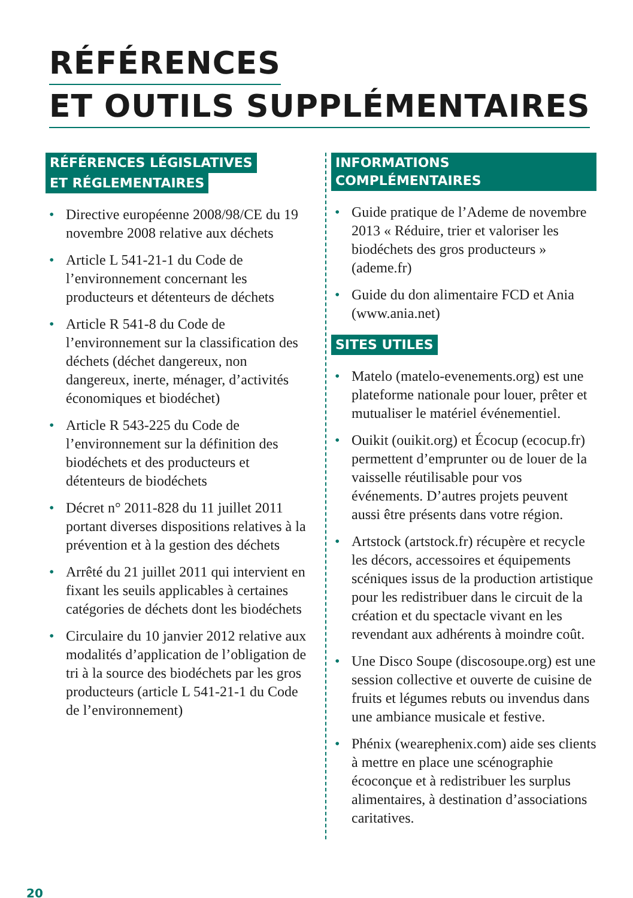RÉFÉRENCES
ET OUTILS SUPPLÉMENTAIRES
RÉFÉRENCES LÉGISLATIVES
ET RÉGLEMENTAIRES
• Directive européenne 2008/98/CE du 19 novembre 2008 relative aux déchets
• Article L 541-21-1 du Code de l’environnement concernant les producteurs et détenteurs de déchets
• Article R 541-8 du Code de l’environnement sur la classification des déchets (déchet dangereux, non dangereux, inerte, ménager, d’activités économiques et biodéchet)
• Article R 543-225 du Code de l’environnement sur la définition des biodéchets et des producteurs et détenteurs de biodéchets
• Décret n° 2011-828 du 11 juillet 2011 portant diverses dispositions relatives à la prévention et à la gestion des déchets
• Arrêté du 21 juillet 2011 qui intervient en fixant les seuils applicables à certaines catégories de déchets dont les biodéchets
• Circulaire du 10 janvier 2012 relative aux modalités d’application de l’obligation de tri à la source des biodéchets par les gros producteurs (article L 541-21-1 du Code de l’environnement)
INFORMATIONS COMPLÉMENTAIRES
• Guide pratique de l’Ademe de novembre 2013 « Réduire, trier et valoriser les biodéchets des gros producteurs » (ademe.fr)
• Guide du don alimentaire FCD et Ania (www.ania.net)
SITES UTILES
• Matelo (matelo-evenements.org) est une plateforme nationale pour louer, prêter et mutualiser le matériel événementiel.
• Ouikit (ouikit.org) et Écocup (ecocup.fr) permettent d’emprunter ou de louer de la vaisselle réutilisable pour vos événements. D’autres projets peuvent aussi être présents dans votre région.
• Artstock (artstock.fr) récupère et recycle les décors, accessoires et équipements scéniques issus de la production artistique pour les redistribuer dans le circuit de la création et du spectacle vivant en les revendant aux adhérents à moindre coût.
• Une Disco Soupe (discosoupe.org) est une session collective et ouverte de cuisine de fruits et légumes rebuts ou invendus dans une ambiance musicale et festive.
• Phénix (wearephenix.com) aide ses clients à mettre en place une scénographie écoconçue et à redistribuer les surplus alimentaires, à destination d’associations caritatives.
20